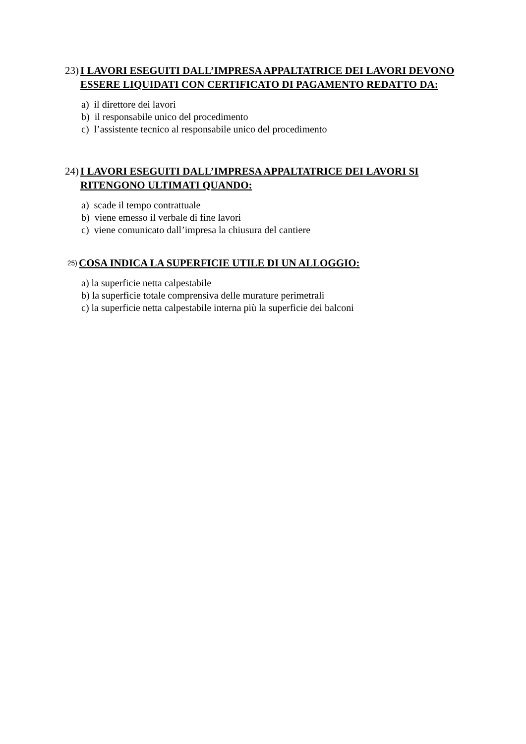23) I LAVORI ESEGUITI DALL’IMPRESA APPALTATRICE DEI LAVORI DEVONO ESSERE LIQUIDATI CON CERTIFICATO DI PAGAMENTO REDATTO DA:
a) il direttore dei lavori
b) il responsabile unico del procedimento
c) l’assistente tecnico al responsabile unico del procedimento
24) I LAVORI ESEGUITI DALL’IMPRESA APPALTATRICE DEI LAVORI SI RITENGONO ULTIMATI QUANDO:
a) scade il tempo contrattuale
b) viene emesso il verbale di fine lavori
c) viene comunicato dall’impresa la chiusura del cantiere
25) COSA INDICA LA SUPERFICIE UTILE DI UN ALLOGGIO:
a) la superficie netta calpestabile
b) la superficie totale comprensiva delle murature perimetrali
c) la superficie netta calpestabile interna più la superficie dei balconi